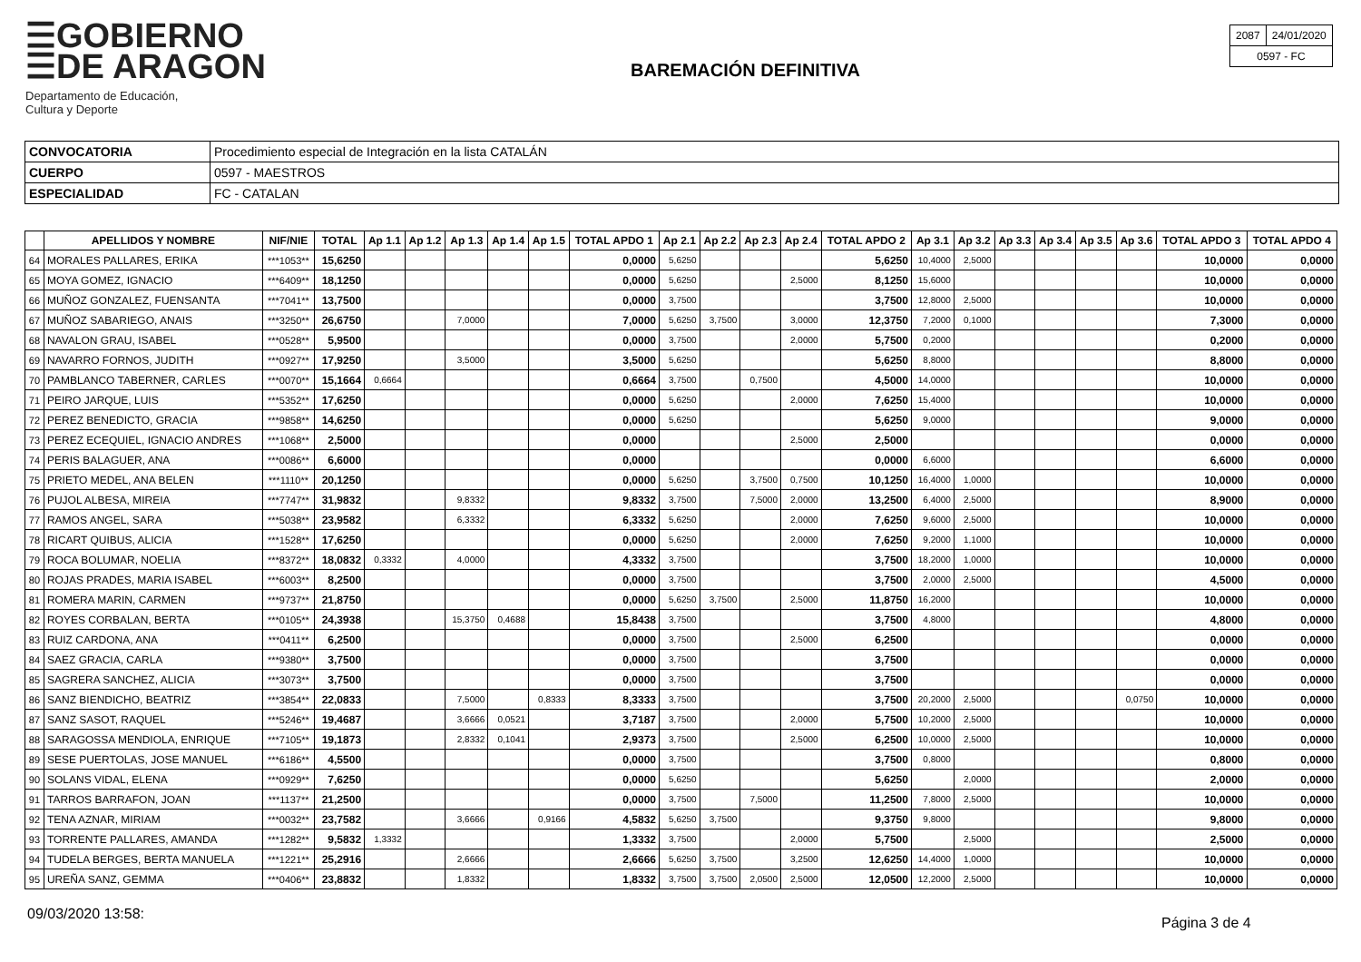☰GOBIERNO
☰DE ARAGON
Departamento de Educación,
Cultura y Deporte
BAREMACIÓN DEFINITIVA
| 2087 | 24/01/2020 |
| 0597 - FC | |
| CONVOCATORIA | Procedimiento especial de Integración en la lista CATALÁN |
| CUERPO | 0597 - MAESTROS |
| ESPECIALIDAD | FC - CATALAN |
| | APELLIDOS Y NOMBRE | NIF/NIE | TOTAL | Ap 1.1 | Ap 1.2 | Ap 1.3 | Ap 1.4 | Ap 1.5 | TOTAL APDO 1 | Ap 2.1 | Ap 2.2 | Ap 2.3 | Ap 2.4 | TOTAL APDO 2 | Ap 3.1 | Ap 3.2 | Ap 3.3 | Ap 3.4 | Ap 3.5 | Ap 3.6 | TOTAL APDO 3 | TOTAL APDO 4 |
| --- | --- | --- | --- | --- | --- | --- | --- | --- | --- | --- | --- | --- | --- | --- | --- | --- | --- | --- | --- | --- | --- | --- |
| 64 | MORALES PALLARES, ERIKA | ***1053** | 15,6250 | | | | | | 0,0000 | 5,6250 | | | | 5,6250 | 10,4000 | 2,5000 | | | | | 10,0000 | 0,0000 |
| 65 | MOYA GOMEZ, IGNACIO | ***6409** | 18,1250 | | | | | | 0,0000 | 5,6250 | | | 2,5000 | 8,1250 | 15,6000 | | | | | | 10,0000 | 0,0000 |
| 66 | MUÑOZ GONZALEZ, FUENSANTA | ***7041** | 13,7500 | | | | | | 0,0000 | 3,7500 | | | | 3,7500 | 12,8000 | 2,5000 | | | | | 10,0000 | 0,0000 |
| 67 | MUÑOZ SABARIEGO, ANAIS | ***3250** | 26,6750 | | | 7,0000 | | | 7,0000 | 5,6250 | 3,7500 | | 3,0000 | 12,3750 | 7,2000 | 0,1000 | | | | | 7,3000 | 0,0000 |
| 68 | NAVALON GRAU, ISABEL | ***0528** | 5,9500 | | | | | | 0,0000 | 3,7500 | | | 2,0000 | 5,7500 | 0,2000 | | | | | | 0,2000 | 0,0000 |
| 69 | NAVARRO FORNOS, JUDITH | ***0927** | 17,9250 | | | 3,5000 | | | 3,5000 | 5,6250 | | | | 5,6250 | 8,8000 | | | | | | 8,8000 | 0,0000 |
| 70 | PAMBLANCO TABERNER, CARLES | ***0070** | 15,1664 | 0,6664 | | | | | 0,6664 | 3,7500 | | 0,7500 | | 4,5000 | 14,0000 | | | | | | 10,0000 | 0,0000 |
| 71 | PEIRO JARQUE, LUIS | ***5352** | 17,6250 | | | | | | 0,0000 | 5,6250 | | | 2,0000 | 7,6250 | 15,4000 | | | | | | 10,0000 | 0,0000 |
| 72 | PEREZ BENEDICTO, GRACIA | ***9858** | 14,6250 | | | | | | 0,0000 | 5,6250 | | | | 5,6250 | 9,0000 | | | | | | 9,0000 | 0,0000 |
| 73 | PEREZ ECEQUIEL, IGNACIO ANDRES | ***1068** | 2,5000 | | | | | | 0,0000 | | | | 2,5000 | 2,5000 | | | | | | | 0,0000 | 0,0000 |
| 74 | PERIS BALAGUER, ANA | ***0086** | 6,6000 | | | | | | 0,0000 | | | | | 0,0000 | 6,6000 | | | | | | 6,6000 | 0,0000 |
| 75 | PRIETO MEDEL, ANA BELEN | ***1110** | 20,1250 | | | | | | 0,0000 | 5,6250 | | 3,7500 | 0,7500 | 10,1250 | 16,4000 | 1,0000 | | | | | 10,0000 | 0,0000 |
| 76 | PUJOL ALBESA, MIREIA | ***7747** | 31,9832 | | | 9,8332 | | | 9,8332 | 3,7500 | | 7,5000 | 2,0000 | 13,2500 | 6,4000 | 2,5000 | | | | | 8,9000 | 0,0000 |
| 77 | RAMOS ANGEL, SARA | ***5038** | 23,9582 | | | 6,3332 | | | 6,3332 | 5,6250 | | | 2,0000 | 7,6250 | 9,6000 | 2,5000 | | | | | 10,0000 | 0,0000 |
| 78 | RICART QUIBUS, ALICIA | ***1528** | 17,6250 | | | | | | 0,0000 | 5,6250 | | | 2,0000 | 7,6250 | 9,2000 | 1,1000 | | | | | 10,0000 | 0,0000 |
| 79 | ROCA BOLUMAR, NOELIA | ***8372** | 18,0832 | 0,3332 | | 4,0000 | | | 4,3332 | 3,7500 | | | | 3,7500 | 18,2000 | 1,0000 | | | | | 10,0000 | 0,0000 |
| 80 | ROJAS PRADES, MARIA ISABEL | ***6003** | 8,2500 | | | | | | 0,0000 | 3,7500 | | | | 3,7500 | 2,0000 | 2,5000 | | | | | 4,5000 | 0,0000 |
| 81 | ROMERA MARIN, CARMEN | ***9737** | 21,8750 | | | | | | 0,0000 | 5,6250 | 3,7500 | | 2,5000 | 11,8750 | 16,2000 | | | | | | 10,0000 | 0,0000 |
| 82 | ROYES CORBALAN, BERTA | ***0105** | 24,3938 | | | 15,3750 | 0,4688 | | 15,8438 | 3,7500 | | | | 3,7500 | 4,8000 | | | | | | 4,8000 | 0,0000 |
| 83 | RUIZ CARDONA, ANA | ***0411** | 6,2500 | | | | | | 0,0000 | 3,7500 | | | 2,5000 | 6,2500 | | | | | | | 0,0000 | 0,0000 |
| 84 | SAEZ GRACIA, CARLA | ***9380** | 3,7500 | | | | | | 0,0000 | 3,7500 | | | | 3,7500 | | | | | | | 0,0000 | 0,0000 |
| 85 | SAGRERA SANCHEZ, ALICIA | ***3073** | 3,7500 | | | | | | 0,0000 | 3,7500 | | | | 3,7500 | | | | | | | 0,0000 | 0,0000 |
| 86 | SANZ BIENDICHO, BEATRIZ | ***3854** | 22,0833 | | | 7,5000 | | 0,8333 | 8,3333 | 3,7500 | | | | 3,7500 | 20,2000 | 2,5000 | | | | 0,0750 | 10,0000 | 0,0000 |
| 87 | SANZ SASOT, RAQUEL | ***5246** | 19,4687 | | | 3,6666 | 0,0521 | | 3,7187 | 3,7500 | | | 2,0000 | 5,7500 | 10,2000 | 2,5000 | | | | | 10,0000 | 0,0000 |
| 88 | SARAGOSSA MENDIOLA, ENRIQUE | ***7105** | 19,1873 | | | 2,8332 | 0,1041 | | 2,9373 | 3,7500 | | | 2,5000 | 6,2500 | 10,0000 | 2,5000 | | | | | 10,0000 | 0,0000 |
| 89 | SESE PUERTOLAS, JOSE MANUEL | ***6186** | 4,5500 | | | | | | 0,0000 | 3,7500 | | | | 3,7500 | 0,8000 | | | | | | 0,8000 | 0,0000 |
| 90 | SOLANS VIDAL, ELENA | ***0929** | 7,6250 | | | | | | 0,0000 | 5,6250 | | | | 5,6250 | | 2,0000 | | | | | 2,0000 | 0,0000 |
| 91 | TARROS BARRAFON, JOAN | ***1137** | 21,2500 | | | | | | 0,0000 | 3,7500 | | 7,5000 | | 11,2500 | 7,8000 | 2,5000 | | | | | 10,0000 | 0,0000 |
| 92 | TENA AZNAR, MIRIAM | ***0032** | 23,7582 | | | 3,6666 | | 0,9166 | 4,5832 | 5,6250 | 3,7500 | | | 9,3750 | 9,8000 | | | | | | 9,8000 | 0,0000 |
| 93 | TORRENTE PALLARES, AMANDA | ***1282** | 9,5832 | 1,3332 | | | | | 1,3332 | 3,7500 | | | 2,0000 | 5,7500 | | 2,5000 | | | | | 2,5000 | 0,0000 |
| 94 | TUDELA BERGES, BERTA MANUELA | ***1221** | 25,2916 | | | 2,6666 | | | 2,6666 | 5,6250 | 3,7500 | | 3,2500 | 12,6250 | 14,4000 | 1,0000 | | | | | 10,0000 | 0,0000 |
| 95 | UREÑA SANZ, GEMMA | ***0406** | 23,8832 | | | 1,8332 | | | 1,8332 | 3,7500 | 3,7500 | 2,0500 | 2,5000 | 12,0500 | 12,2000 | 2,5000 | | | | | 10,0000 | 0,0000 |
09/03/2020 13:58:
Página 3 de 4